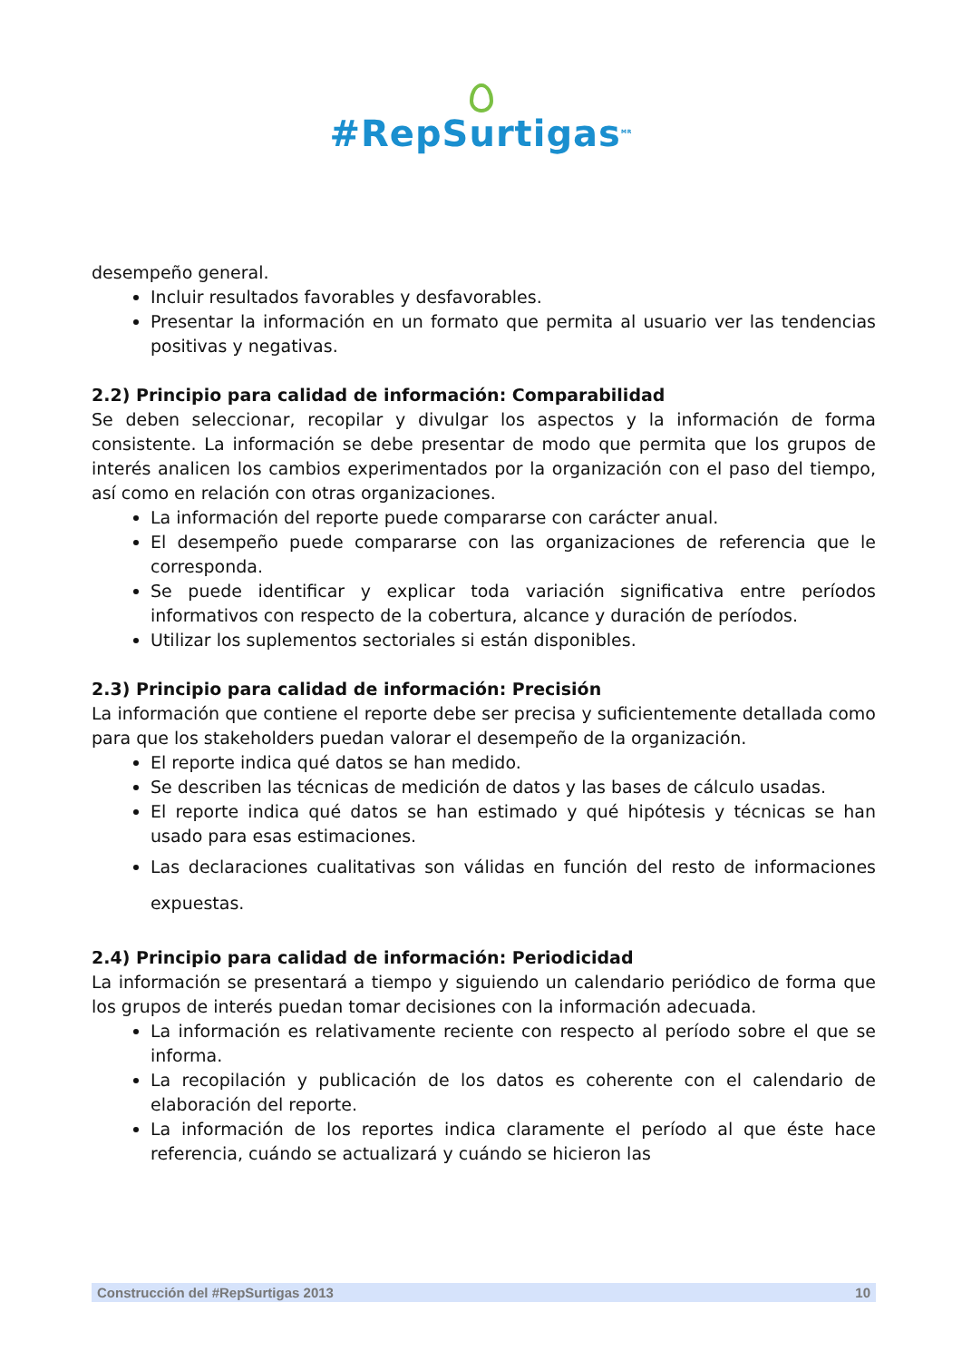#RepSurtigas<sup>MR</sup>
desempeño general.
Incluir resultados favorables y desfavorables.
Presentar la información en un formato que permita al usuario ver las tendencias positivas y negativas.
2.2) Principio para calidad de información: Comparabilidad
Se deben seleccionar, recopilar y divulgar los aspectos y la información de forma consistente. La información se debe presentar de modo que permita que los grupos de interés analicen los cambios experimentados por la organización con el paso del tiempo, así como en relación con otras organizaciones.
La información del reporte puede compararse con carácter anual.
El desempeño puede compararse con las organizaciones de referencia que le corresponda.
Se puede identificar y explicar toda variación significativa entre períodos informativos con respecto de la cobertura, alcance y duración de períodos.
Utilizar los suplementos sectoriales si están disponibles.
2.3) Principio para calidad de información: Precisión
La información que contiene el reporte debe ser precisa y suficientemente detallada como para que los stakeholders puedan valorar el desempeño de la organización.
El reporte indica qué datos se han medido.
Se describen las técnicas de medición de datos y las bases de cálculo usadas.
El reporte indica qué datos se han estimado y qué hipótesis y técnicas se han usado para esas estimaciones.
Las declaraciones cualitativas son válidas en función del resto de informaciones expuestas.
2.4) Principio para calidad de información: Periodicidad
La información se presentará a tiempo y siguiendo un calendario periódico de forma que los grupos de interés puedan tomar decisiones con la información adecuada.
La información es relativamente reciente con respecto al período sobre el que se informa.
La recopilación y publicación de los datos es coherente con el calendario de elaboración del reporte.
La información de los reportes indica claramente el período al que éste hace referencia, cuándo se actualizará y cuándo se hicieron las
Construcción del #RepSurtigas 2013 10